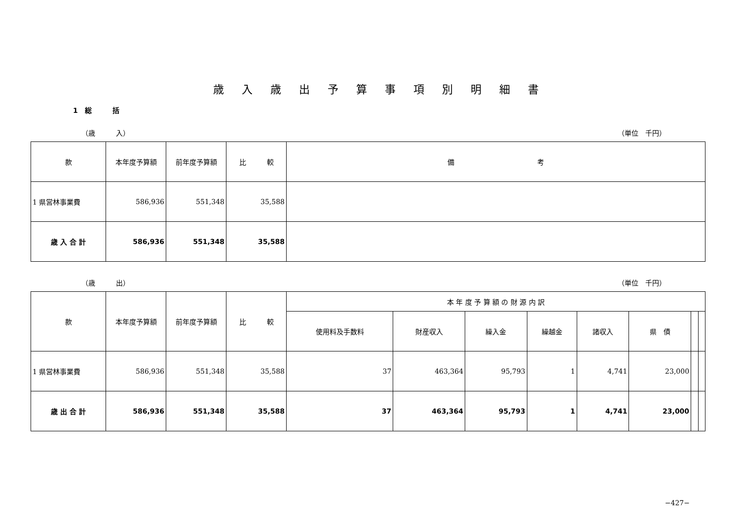歳入歳出予算事項別明細書
1　総　　　括
（歳　　　入） （単位　千円）
| 款 | 本年度予算額 | 前年度予算額 | 比 較 | 備 考 |
| --- | --- | --- | --- | --- |
| 1 県営林事業費 | 586,936 | 551,348 | 35,588 | |
| 歳 入 合 計 | 586,936 | 551,348 | 35,588 | |
（歳　　　出） （単位　千円）
| 款 | 本年度予算額 | 前年度予算額 | 比 較 | 本 年 度 予 算 額 の 財 源 内 訳 | | | | | | | |
| --- | --- | --- | --- | --- | --- | --- | --- | --- | --- | --- | --- |
| | | | | 使用料及手数料 | 財産収入 | 繰入金 | 繰越金 | 諸収入 | 県 債 | | |
| 1 県営林事業費 | 586,936 | 551,348 | 35,588 | 37 | 463,364 | 95,793 | 1 | 4,741 | 23,000 | | |
| 歳 出 合 計 | 586,936 | 551,348 | 35,588 | 37 | 463,364 | 95,793 | 1 | 4,741 | 23,000 | | |
−427−